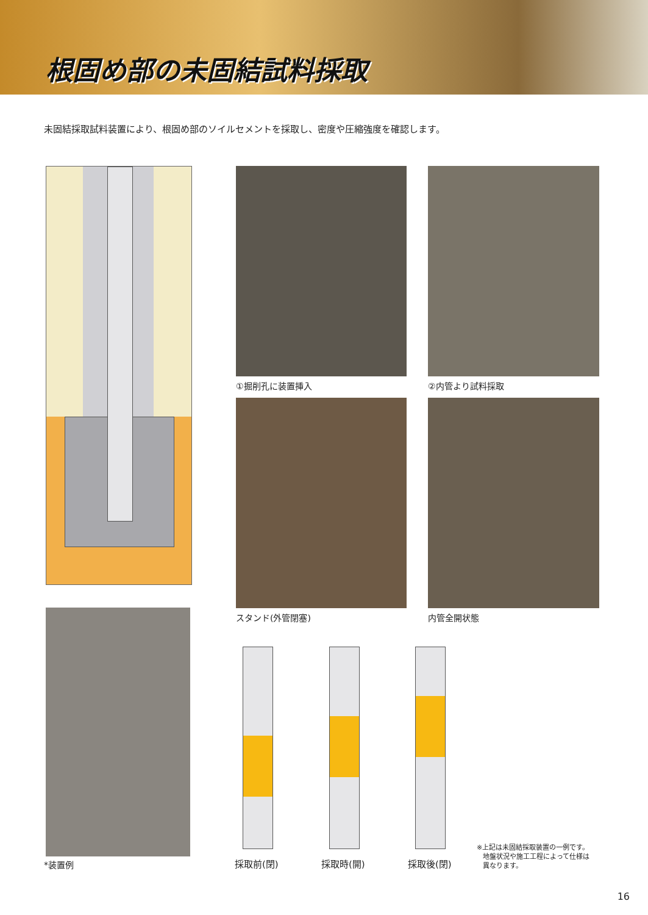根固め部の未固結試料採取
未固結採取試料装置により、根固め部のソイルセメントを採取し、密度や圧縮強度を確認します。
①掘削孔に装置挿入 ②内管より試料採取
スタンド(外管閉塞) 内管全開状態
*装置例 採取前(閉) 採取時(開) 採取後(閉)
※上記は未固結採取装置の一例です。
地盤状況や施工工程によって仕様は
異なります。
16